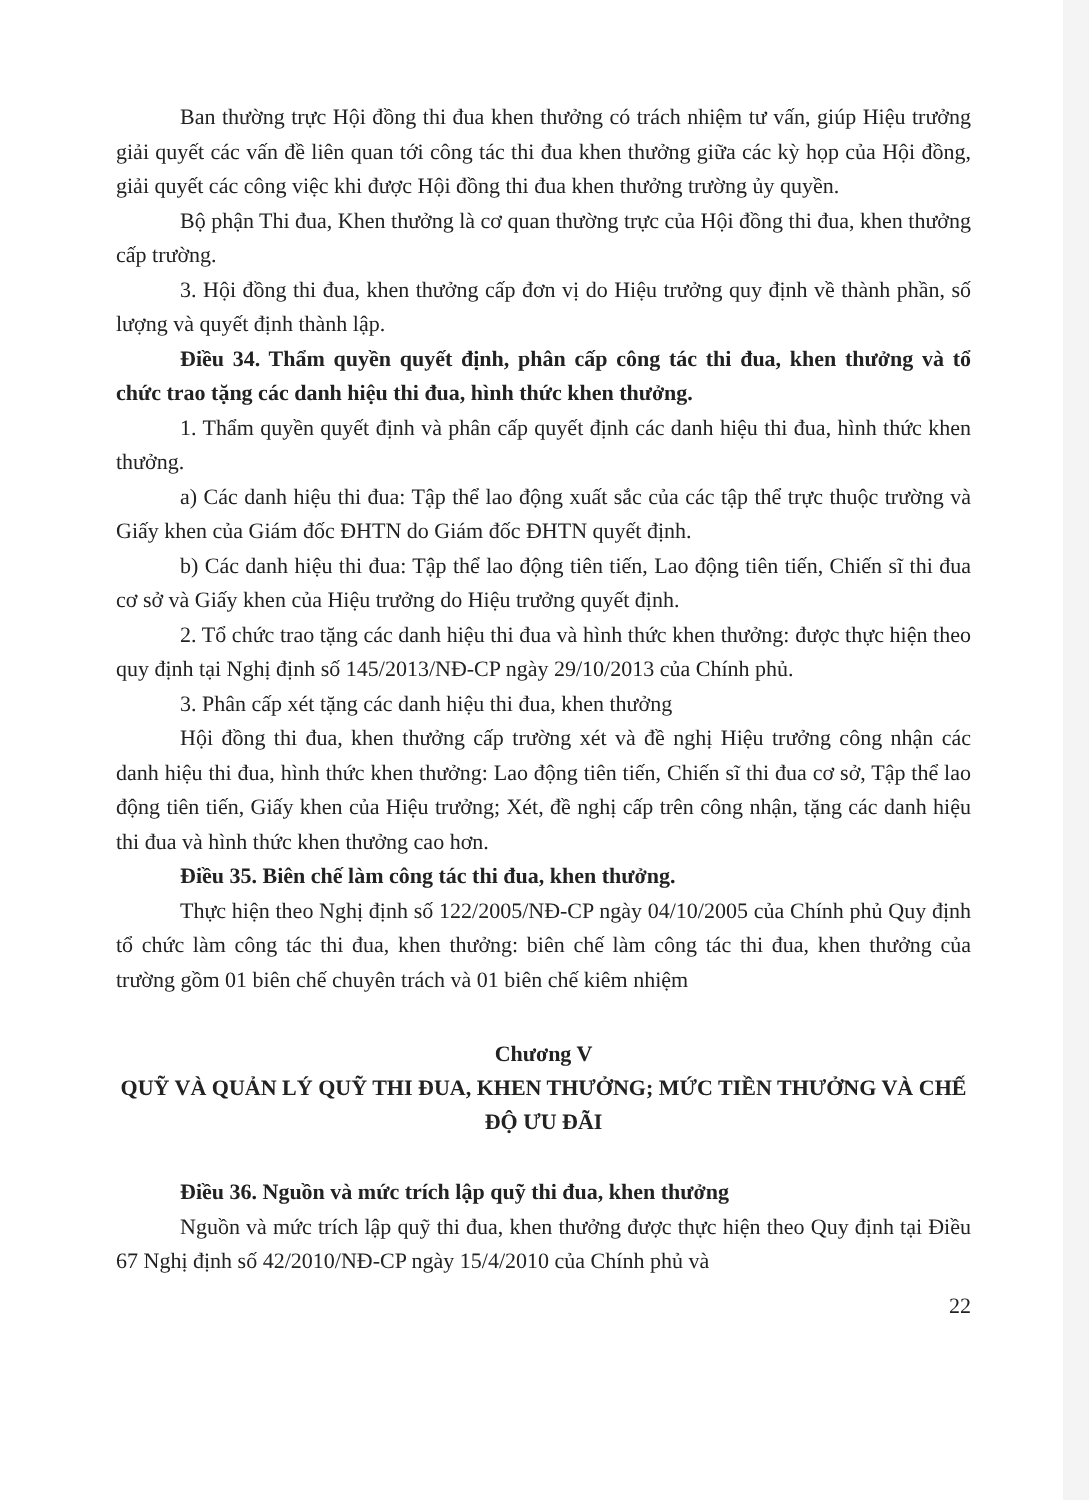Ban thường trực Hội đồng thi đua khen thưởng có trách nhiệm tư vấn, giúp Hiệu trưởng giải quyết các vấn đề liên quan tới công tác thi đua khen thưởng giữa các kỳ họp của Hội đồng, giải quyết các công việc khi được Hội đồng thi đua khen thưởng trường ủy quyền.
Bộ phận Thi đua, Khen thưởng là cơ quan thường trực của Hội đồng thi đua, khen thưởng cấp trường.
3. Hội đồng thi đua, khen thưởng cấp đơn vị do Hiệu trưởng quy định về thành phần, số lượng và quyết định thành lập.
Điều 34. Thẩm quyền quyết định, phân cấp công tác thi đua, khen thưởng và tổ chức trao tặng các danh hiệu thi đua, hình thức khen thưởng.
1. Thẩm quyền quyết định và phân cấp quyết định các danh hiệu thi đua, hình thức khen thưởng.
a) Các danh hiệu thi đua: Tập thể lao động xuất sắc của các tập thể trực thuộc trường và Giấy khen của Giám đốc ĐHTN do Giám đốc ĐHTN quyết định.
b) Các danh hiệu thi đua: Tập thể lao động tiên tiến, Lao động tiên tiến, Chiến sĩ thi đua cơ sở và Giấy khen của Hiệu trưởng do Hiệu trưởng quyết định.
2. Tổ chức trao tặng các danh hiệu thi đua và hình thức khen thưởng: được thực hiện theo quy định tại Nghị định số 145/2013/NĐ-CP ngày 29/10/2013 của Chính phủ.
3. Phân cấp xét tặng các danh hiệu thi đua, khen thưởng
Hội đồng thi đua, khen thưởng cấp trường xét và đề nghị Hiệu trưởng công nhận các danh hiệu thi đua, hình thức khen thưởng: Lao động tiên tiến, Chiến sĩ thi đua cơ sở, Tập thể lao động tiên tiến, Giấy khen của Hiệu trưởng; Xét, đề nghị cấp trên công nhận, tặng các danh hiệu thi đua và hình thức khen thưởng cao hơn.
Điều 35. Biên chế làm công tác thi đua, khen thưởng.
Thực hiện theo Nghị định số 122/2005/NĐ-CP ngày 04/10/2005 của Chính phủ Quy định tổ chức làm công tác thi đua, khen thưởng: biên chế làm công tác thi đua, khen thưởng của trường gồm 01 biên chế chuyên trách và 01 biên chế kiêm nhiệm
Chương V
QUỸ VÀ QUẢN LÝ QUỸ THI ĐUA, KHEN THƯỞNG; MỨC TIỀN THƯỞNG VÀ CHẾ ĐỘ ƯU ĐÃI
Điều 36. Nguồn và mức trích lập quỹ thi đua, khen thưởng
Nguồn và mức trích lập quỹ thi đua, khen thưởng được thực hiện theo Quy định tại Điều 67 Nghị định số 42/2010/NĐ-CP ngày 15/4/2010 của Chính phủ và
22